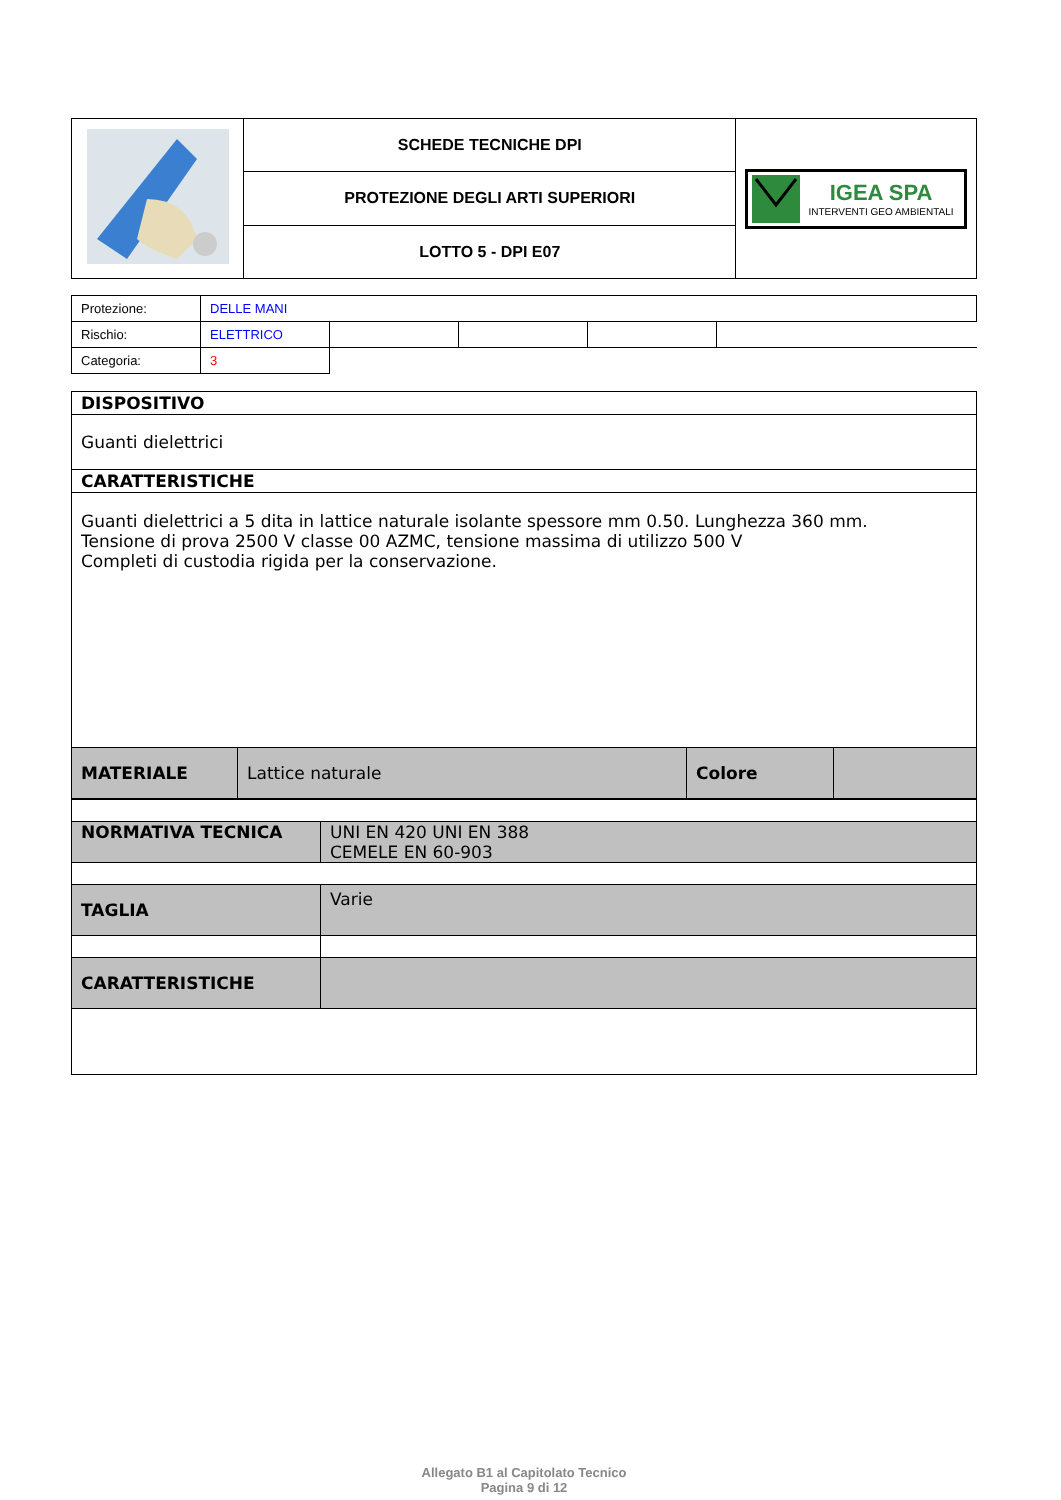| | SCHEDE TECNICHE DPI | IGEA SPA INTERVENTI GEO AMBIENTALI |
| | PROTEZIONE DEGLI ARTI SUPERIORI | |
| | LOTTO 5 - DPI E07 | |
| Protezione: | DELLE MANI | | | | |
| Rischio: | ELETTRICO | | | | |
| Categoria: | 3 | | | | |
| DISPOSITIVO | | | |
| Guanti dielettrici | | | |
| CARATTERISTICHE | | | |
| Guanti dielettrici a 5 dita in lattice naturale isolante spessore mm 0.50. Lunghezza 360 mm. Tensione di prova 2500 V classe 00 AZMC, tensione massima di utilizzo 500 V Completi di custodia rigida per la conservazione. | | | |
| MATERIALE | Lattice naturale | Colore | |
| NORMATIVA TECNICA | UNI EN 420 UNI EN 388 CEMELE EN 60-903 |
| TAGLIA | Varie |
| CARATTERISTICHE | |
Allegato B1 al Capitolato Tecnico
Pagina 9 di 12